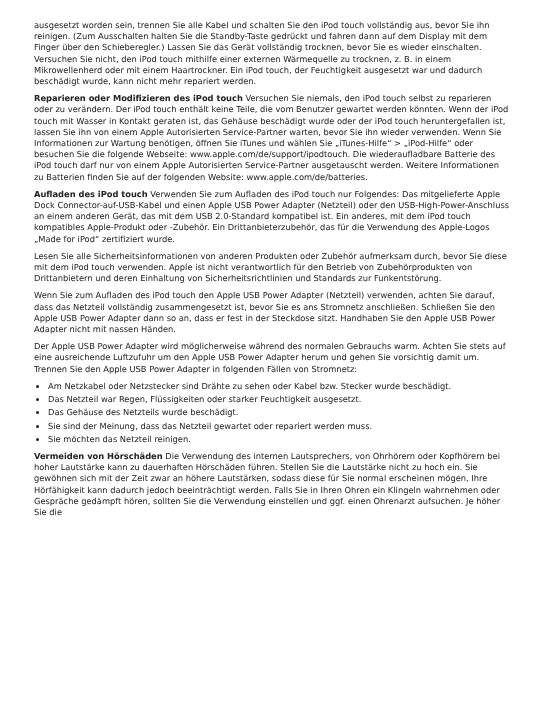ausgesetzt worden sein, trennen Sie alle Kabel und schalten Sie den iPod touch vollständig aus, bevor Sie ihn reinigen. (Zum Ausschalten halten Sie die Standby-Taste gedrückt und fahren dann auf dem Display mit dem Finger über den Schieberegler.) Lassen Sie das Gerät vollständig trocknen, bevor Sie es wieder einschalten. Versuchen Sie nicht, den iPod touch mithilfe einer externen Wärmequelle zu trocknen, z. B. in einem Mikrowellenherd oder mit einem Haartrockner. Ein iPod touch, der Feuchtigkeit ausgesetzt war und dadurch beschädigt wurde, kann nicht mehr repariert werden.
Reparieren oder Modifizieren des iPod touch Versuchen Sie niemals, den iPod touch selbst zu reparieren oder zu verändern. Der iPod touch enthält keine Teile, die vom Benutzer gewartet werden könnten. Wenn der iPod touch mit Wasser in Kontakt geraten ist, das Gehäuse beschädigt wurde oder der iPod touch heruntergefallen ist, lassen Sie ihn von einem Apple Autorisierten Service-Partner warten, bevor Sie ihn wieder verwenden. Wenn Sie Informationen zur Wartung benötigen, öffnen Sie iTunes und wählen Sie „iTunes-Hilfe“ > „iPod-Hilfe“ oder besuchen Sie die folgende Webseite: www.apple.com/de/support/ipodtouch. Die wiederaufladbare Batterie des iPod touch darf nur von einem Apple Autorisierten Service-Partner ausgetauscht werden. Weitere Informationen zu Batterien finden Sie auf der folgenden Website: www.apple.com/de/batteries.
Aufladen des iPod touch Verwenden Sie zum Aufladen des iPod touch nur Folgendes: Das mitgelieferte Apple Dock Connector-auf-USB-Kabel und einen Apple USB Power Adapter (Netzteil) oder den USB-High-Power-Anschluss an einem anderen Gerät, das mit dem USB 2.0-Standard kompatibel ist. Ein anderes, mit dem iPod touch kompatibles Apple-Produkt oder -Zubehör. Ein Drittanbieterzubehör, das für die Verwendung des Apple-Logos „Made for iPod“ zertifiziert wurde.
Lesen Sie alle Sicherheitsinformationen von anderen Produkten oder Zubehör aufmerksam durch, bevor Sie diese mit dem iPod touch verwenden. Apple ist nicht verantwortlich für den Betrieb von Zubehörprodukten von Drittanbietern und deren Einhaltung von Sicherheitsrichtlinien und Standards zur Funkentstörung.
Wenn Sie zum Aufladen des iPod touch den Apple USB Power Adapter (Netzteil) verwenden, achten Sie darauf, dass das Netzteil vollständig zusammengesetzt ist, bevor Sie es ans Stromnetz anschließen. Schließen Sie den Apple USB Power Adapter dann so an, dass er fest in der Steckdose sitzt. Handhaben Sie den Apple USB Power Adapter nicht mit nassen Händen.
Der Apple USB Power Adapter wird möglicherweise während des normalen Gebrauchs warm. Achten Sie stets auf eine ausreichende Luftzufuhr um den Apple USB Power Adapter herum und gehen Sie vorsichtig damit um. Trennen Sie den Apple USB Power Adapter in folgenden Fällen von Stromnetz:
Am Netzkabel oder Netzstecker sind Drähte zu sehen oder Kabel bzw. Stecker wurde beschädigt.
Das Netzteil war Regen, Flüssigkeiten oder starker Feuchtigkeit ausgesetzt.
Das Gehäuse des Netzteils wurde beschädigt.
Sie sind der Meinung, dass das Netzteil gewartet oder repariert werden muss.
Sie möchten das Netzteil reinigen.
Vermeiden von Hörschäden Die Verwendung des internen Lautsprechers, von Ohrhörern oder Kopfhörern bei hoher Lautstärke kann zu dauerhaften Hörschäden führen. Stellen Sie die Lautstärke nicht zu hoch ein. Sie gewöhnen sich mit der Zeit zwar an höhere Lautstärken, sodass diese für Sie normal erscheinen mögen, Ihre Hörfähigkeit kann dadurch jedoch beeinträchtigt werden. Falls Sie in Ihren Ohren ein Klingeln wahrnehmen oder Gespräche gedämpft hören, sollten Sie die Verwendung einstellen und ggf. einen Ohrenarzt aufsuchen. Je höher Sie die